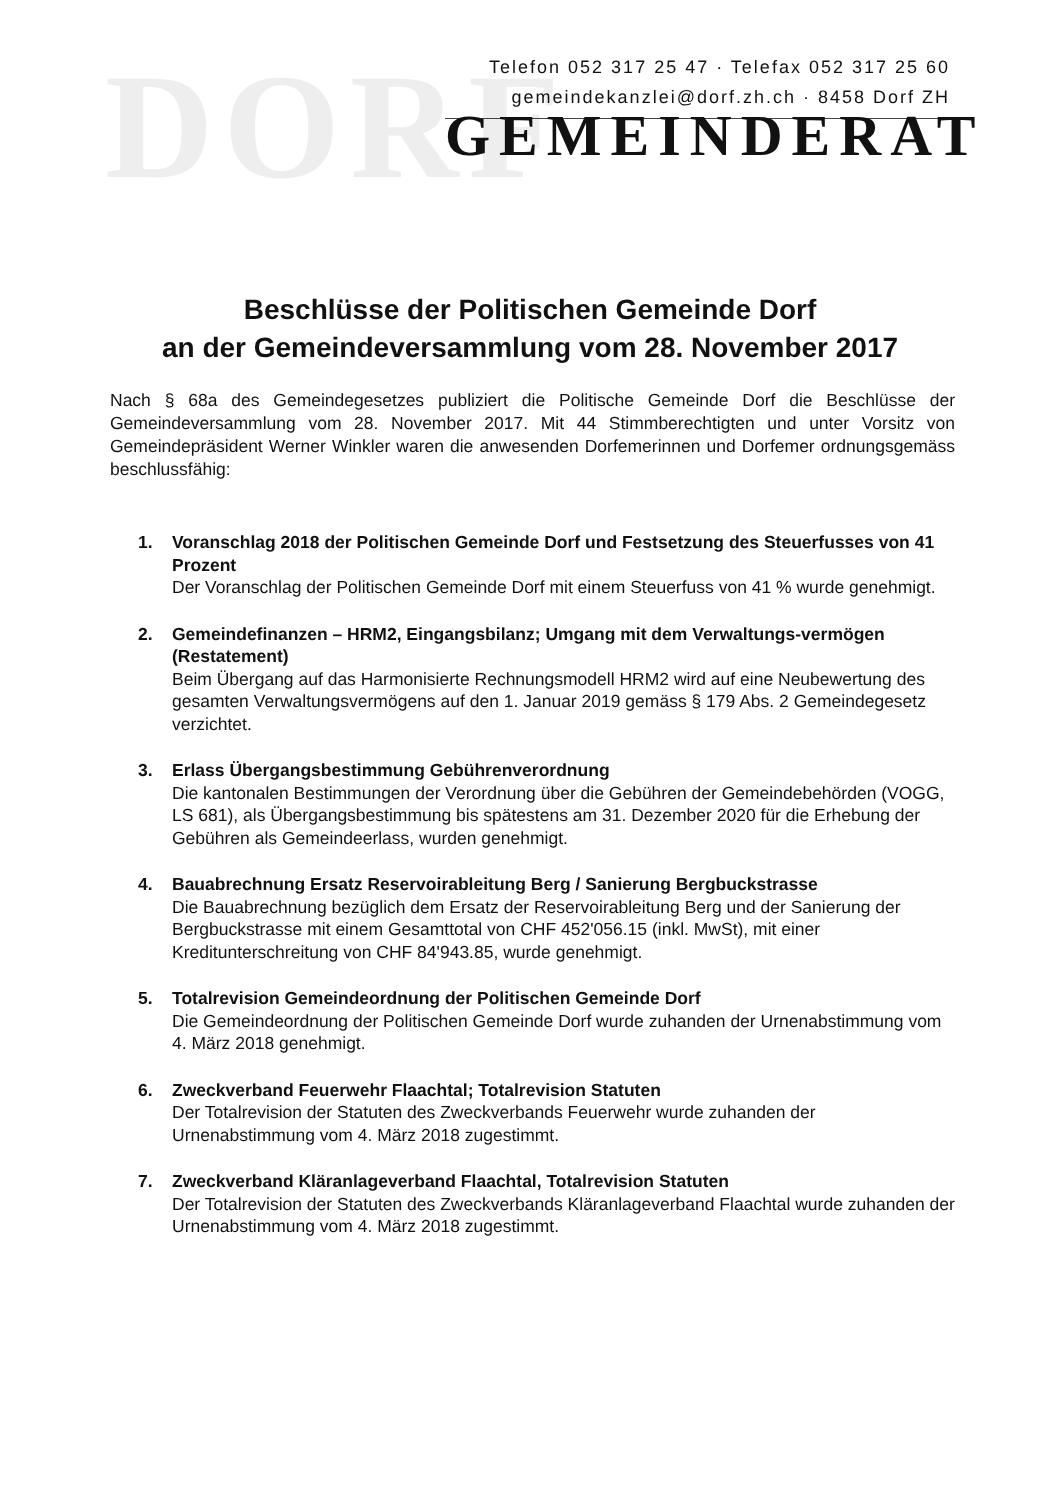DORF
Telefon 052 317 25 47 · Telefax 052 317 25 60
gemeindekanzlei@dorf.zh.ch · 8458 Dorf ZH
GEMEINDERAT
Beschlüsse der Politischen Gemeinde Dorf
an der Gemeindeversammlung vom 28. November 2017
Nach § 68a des Gemeindegesetzes publiziert die Politische Gemeinde Dorf die Beschlüsse der Gemeindeversammlung vom 28. November 2017. Mit 44 Stimmberechtigten und unter Vorsitz von Gemeindepräsident Werner Winkler waren die anwesenden Dorfemerinnen und Dorfemer ordnungsgemäss beschlussfähig:
1. Voranschlag 2018 der Politischen Gemeinde Dorf und Festsetzung des Steuerfusses von 41 Prozent
Der Voranschlag der Politischen Gemeinde Dorf mit einem Steuerfuss von 41 % wurde genehmigt.
2. Gemeindefinanzen – HRM2, Eingangsbilanz; Umgang mit dem Verwaltungs-vermögen (Restatement)
Beim Übergang auf das Harmonisierte Rechnungsmodell HRM2 wird auf eine Neubewertung des gesamten Verwaltungsvermögens auf den 1. Januar 2019 gemäss § 179 Abs. 2 Gemeindegesetz verzichtet.
3. Erlass Übergangsbestimmung Gebührenverordnung
Die kantonalen Bestimmungen der Verordnung über die Gebühren der Gemeindebehörden (VOGG, LS 681), als Übergangsbestimmung bis spätestens am 31. Dezember 2020 für die Erhebung der Gebühren als Gemeindeerlass, wurden genehmigt.
4. Bauabrechnung Ersatz Reservoirableitung Berg / Sanierung Bergbuckstrasse
Die Bauabrechnung bezüglich dem Ersatz der Reservoirableitung Berg und der Sanierung der Bergbuckstrasse mit einem Gesamttotal von CHF 452'056.15 (inkl. MwSt), mit einer Kreditunterschreitung von CHF 84'943.85, wurde genehmigt.
5. Totalrevision Gemeindeordnung der Politischen Gemeinde Dorf
Die Gemeindeordnung der Politischen Gemeinde Dorf wurde zuhanden der Urnenabstimmung vom 4. März 2018 genehmigt.
6. Zweckverband Feuerwehr Flaachtal; Totalrevision Statuten
Der Totalrevision der Statuten des Zweckverbands Feuerwehr wurde zuhanden der Urnenabstimmung vom 4. März 2018 zugestimmt.
7. Zweckverband Kläranlageverband Flaachtal, Totalrevision Statuten
Der Totalrevision der Statuten des Zweckverbands Kläranlageverband Flaachtal wurde zuhanden der Urnenabstimmung vom 4. März 2018 zugestimmt.